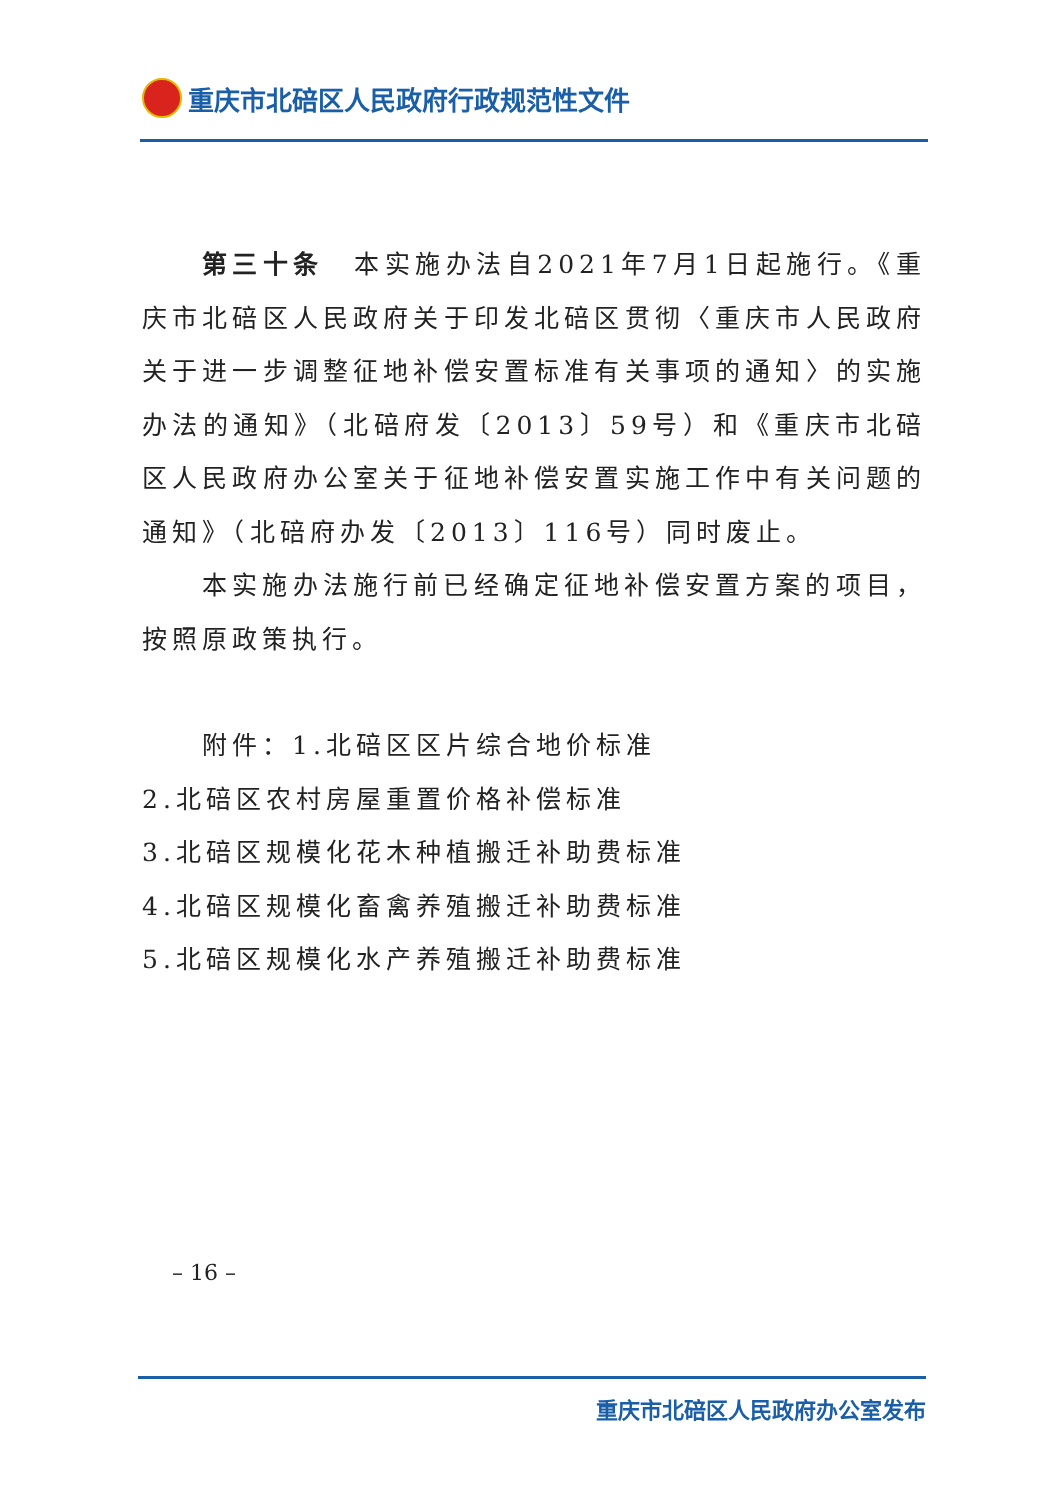重庆市北碚区人民政府行政规范性文件
第三十条　本实施办法自2021年7月1日起施行。《重庆市北碚区人民政府关于印发北碚区贯彻〈重庆市人民政府关于进一步调整征地补偿安置标准有关事项的通知〉的实施办法的通知》（北碚府发〔2013〕59号）和《重庆市北碚区人民政府办公室关于征地补偿安置实施工作中有关问题的通知》（北碚府办发〔2013〕116号）同时废止。
本实施办法施行前已经确定征地补偿安置方案的项目，按照原政策执行。
附件：1.北碚区区片综合地价标准
2.北碚区农村房屋重置价格补偿标准
3.北碚区规模化花木种植搬迁补助费标准
4.北碚区规模化畜禽养殖搬迁补助费标准
5.北碚区规模化水产养殖搬迁补助费标准
– 16 –
重庆市北碚区人民政府办公室发布